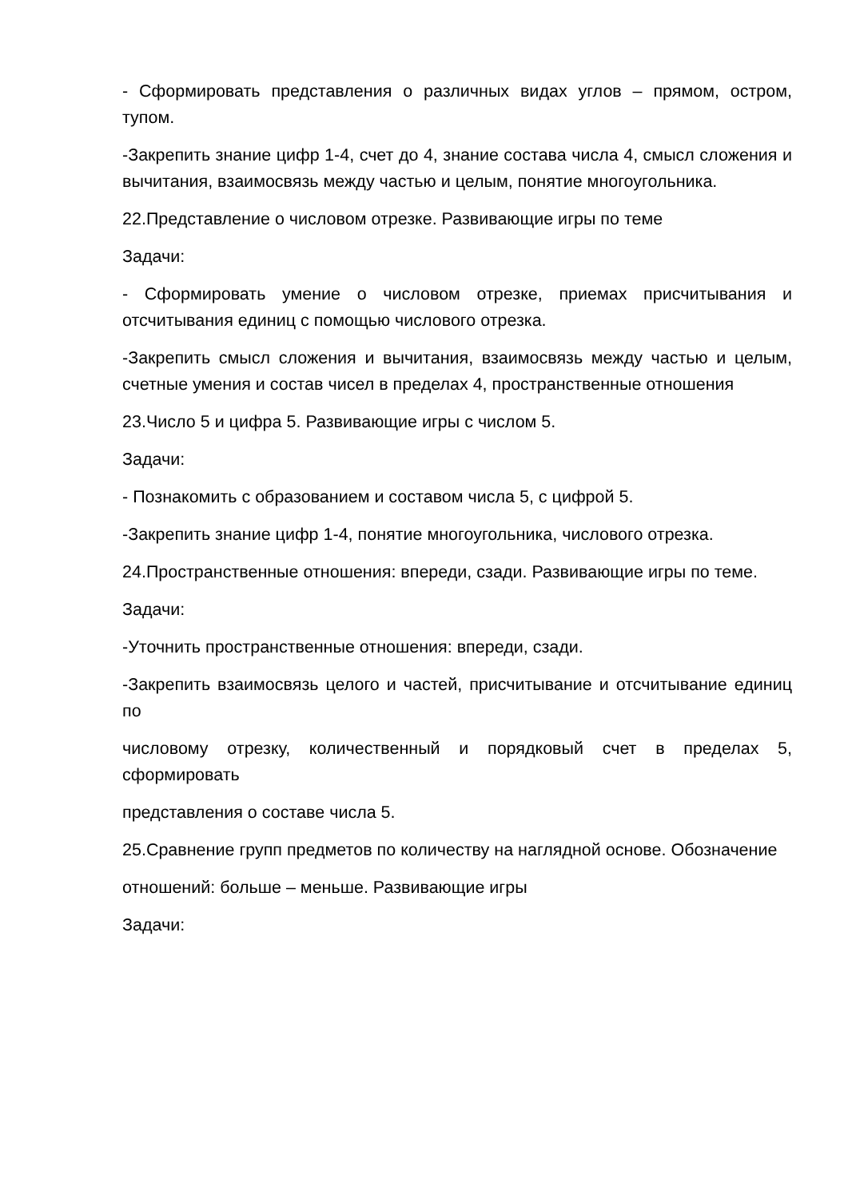- Сформировать представления о различных видах углов – прямом, остром, тупом.
-Закрепить знание цифр 1-4, счет до 4, знание состава числа 4, смысл сложения и вычитания, взаимосвязь между частью и целым, понятие многоугольника.
22.Представление о числовом отрезке. Развивающие игры по теме
Задачи:
- Сформировать умение о числовом отрезке, приемах присчитывания и отсчитывания единиц с помощью числового отрезка.
-Закрепить смысл сложения и вычитания, взаимосвязь между частью и целым, счетные умения и состав чисел в пределах 4, пространственные отношения
23.Число 5 и цифра 5. Развивающие игры с числом 5.
Задачи:
- Познакомить с образованием и составом числа 5, с цифрой 5.
-Закрепить знание цифр 1-4, понятие многоугольника, числового отрезка.
24.Пространственные отношения: впереди, сзади. Развивающие игры по теме.
Задачи:
-Уточнить пространственные отношения: впереди, сзади.
-Закрепить взаимосвязь целого и частей, присчитывание и отсчитывание единиц по
числовому отрезку, количественный и порядковый счет в пределах 5, сформировать
представления о составе числа 5.
25.Сравнение групп предметов по количеству на наглядной основе. Обозначение
отношений: больше – меньше. Развивающие игры
Задачи: